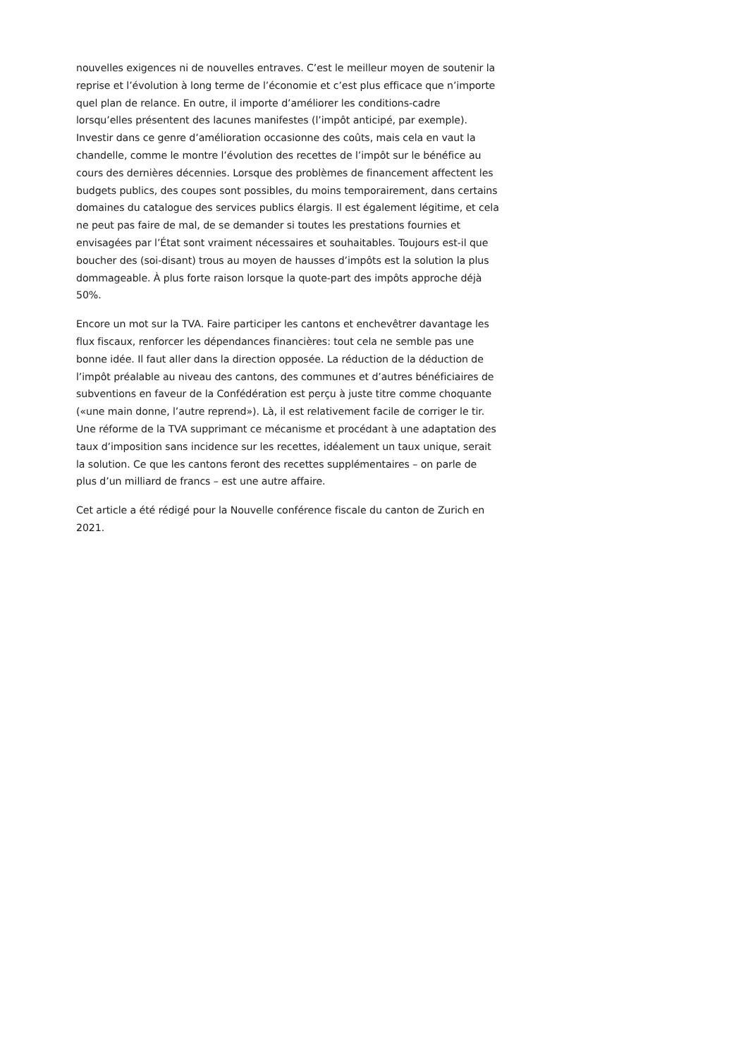nouvelles exigences ni de nouvelles entraves. C’est le meilleur moyen de soutenir la reprise et l’évolution à long terme de l’économie et c’est plus efficace que n’importe quel plan de relance. En outre, il importe d’améliorer les conditions-cadre lorsqu’elles présentent des lacunes manifestes (l’impôt anticipé, par exemple). Investir dans ce genre d’amélioration occasionne des coûts, mais cela en vaut la chandelle, comme le montre l’évolution des recettes de l’impôt sur le bénéfice au cours des dernières décennies. Lorsque des problèmes de financement affectent les budgets publics, des coupes sont possibles, du moins temporairement, dans certains domaines du catalogue des services publics élargis. Il est également légitime, et cela ne peut pas faire de mal, de se demander si toutes les prestations fournies et envisagées par l’État sont vraiment nécessaires et souhaitables. Toujours est-il que boucher des (soi-disant) trous au moyen de hausses d’impôts est la solution la plus dommageable. À plus forte raison lorsque la quote-part des impôts approche déjà 50%.
Encore un mot sur la TVA. Faire participer les cantons et enchevêtrer davantage les flux fiscaux, renforcer les dépendances financières: tout cela ne semble pas une bonne idée. Il faut aller dans la direction opposée. La réduction de la déduction de l’impôt préalable au niveau des cantons, des communes et d’autres bénéficiaires de subventions en faveur de la Confédération est perçu à juste titre comme choquante («une main donne, l’autre reprend»). Là, il est relativement facile de corriger le tir. Une réforme de la TVA supprimant ce mécanisme et procédant à une adaptation des taux d’imposition sans incidence sur les recettes, idéalement un taux unique, serait la solution. Ce que les cantons feront des recettes supplémentaires – on parle de plus d’un milliard de francs – est une autre affaire.
Cet article a été rédigé pour la Nouvelle conférence fiscale du canton de Zurich en 2021.